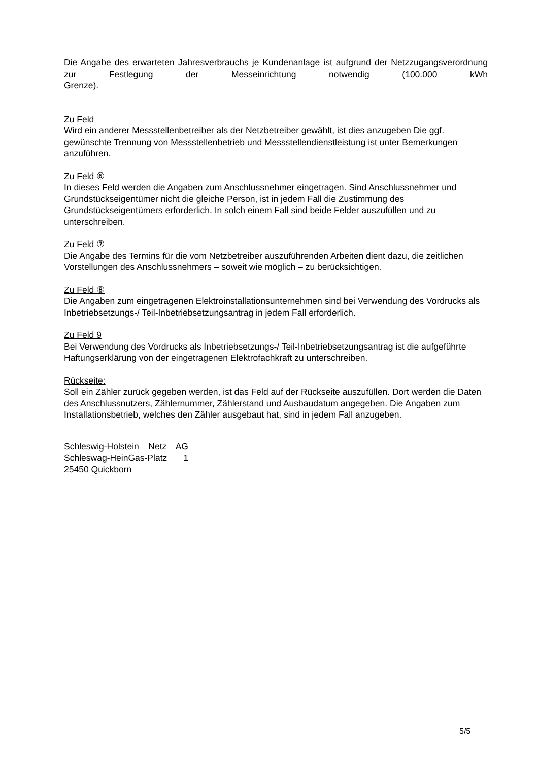Die Angabe des erwarteten Jahresverbrauchs je Kundenanlage ist aufgrund der Netzzugangsverordnung zur Festlegung der Messeinrichtung notwendig (100.000 kWh
Grenze).
Zu Feld
Wird ein anderer Messstellenbetreiber als der Netzbetreiber gewählt, ist dies anzugeben Die ggf. gewünschte Trennung von Messstellenbetrieb und Messstellendienstleistung ist unter Bemerkungen anzuführen.
Zu Feld ⑥
In dieses Feld werden die Angaben zum Anschlussnehmer eingetragen. Sind Anschlussnehmer und Grundstückseigentümer nicht die gleiche Person, ist in jedem Fall die Zustimmung des Grundstückseigentümers erforderlich. In solch einem Fall sind beide Felder auszufüllen und zu unterschreiben.
Zu Feld ⑦
Die Angabe des Termins für die vom Netzbetreiber auszuführenden Arbeiten dient dazu, die zeitlichen Vorstellungen des Anschlussnehmers – soweit wie möglich – zu berücksichtigen.
Zu Feld ⑧
Die Angaben zum eingetragenen Elektroinstallationsunternehmen sind bei Verwendung des Vordrucks als Inbetriebsetzungs-/ Teil-Inbetriebsetzungsantrag in jedem Fall erforderlich.
Zu Feld 9
Bei Verwendung des Vordrucks als Inbetriebsetzungs-/ Teil-Inbetriebsetzungsantrag ist die aufgeführte Haftungserklärung von der eingetragenen Elektrofachkraft zu unterschreiben.
Rückseite:
Soll ein Zähler zurück gegeben werden, ist das Feld auf der Rückseite auszufüllen. Dort werden die Daten des Anschlussnutzers, Zählernummer, Zählerstand und Ausbaudatum angegeben. Die Angaben zum Installationsbetrieb, welches den Zähler ausgebaut hat, sind in jedem Fall anzugeben.
Schleswig-Holstein Netz AG Schleswag-HeinGas-Platz 1 25450 Quickborn
5/5